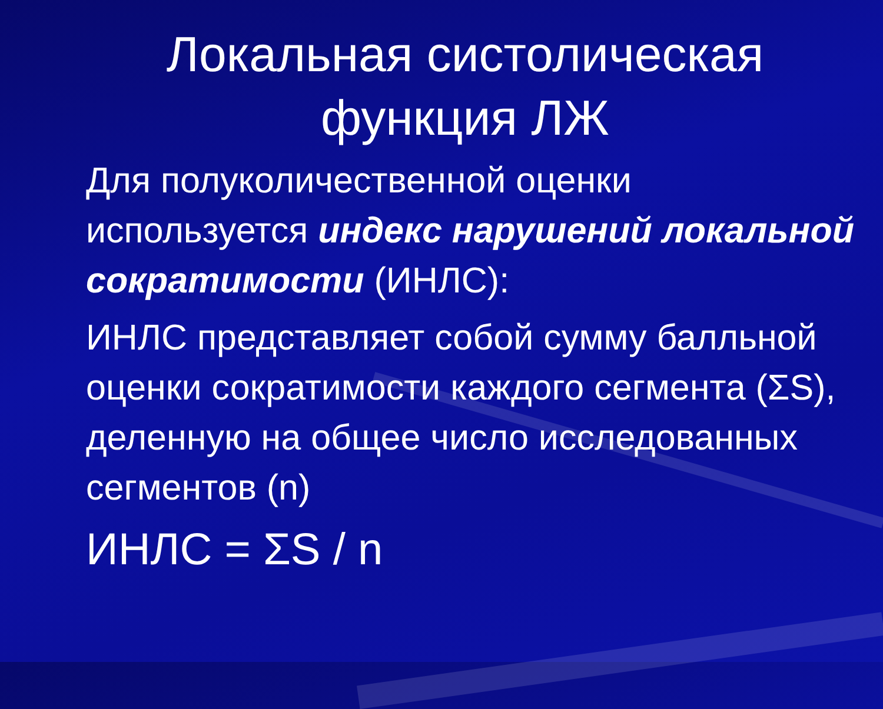Локальная систолическая функция ЛЖ
Для полуколичественной оценки используется индекс нарушений локальной сократимости (ИНЛС):
ИНЛС представляет собой сумму балльной оценки сократимости каждого сегмента (ΣS), деленную на общее число исследованных сегментов (n)
ИНЛС = ΣS / n